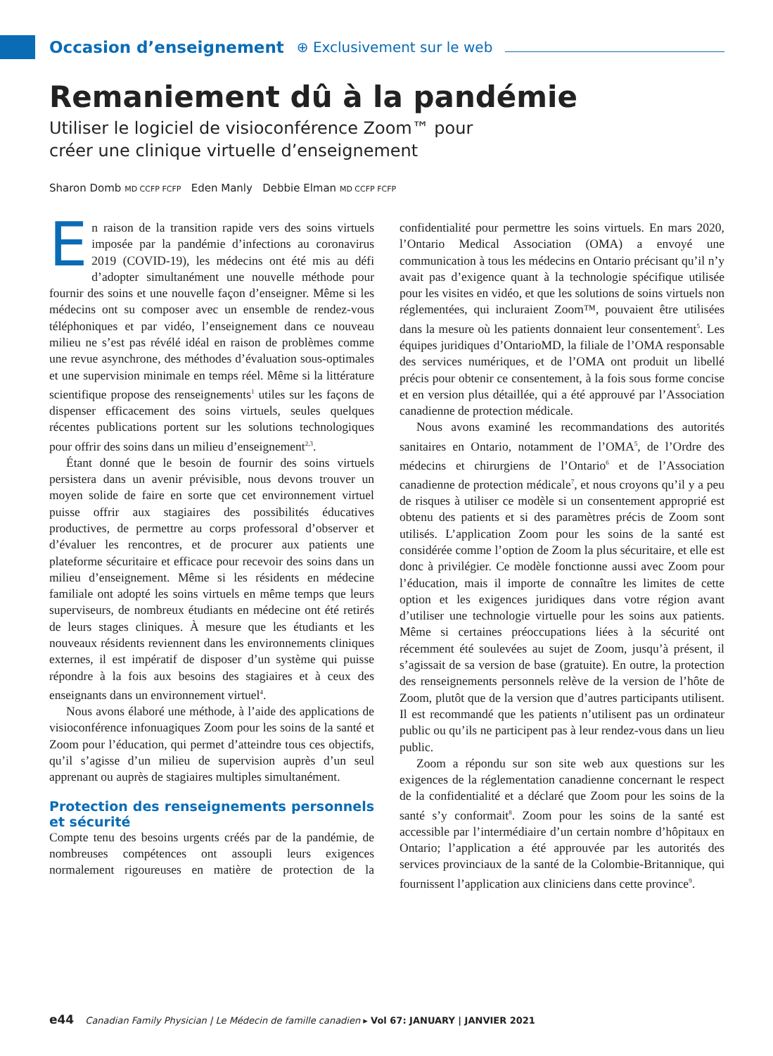Occasion d’enseignement ⊕ Exclusivement sur le web
Remaniement dû à la pandémie
Utiliser le logiciel de visioconférence Zoom™ pour
créer une clinique virtuelle d’enseignement
Sharon Domb MD CCFP FCFP Eden Manly Debbie Elman MD CCFP FCFP
En raison de la transition rapide vers des soins virtuels imposée par la pandémie d’infections au coronavirus 2019 (COVID-19), les médecins ont été mis au défi d’adopter simultanément une nouvelle méthode pour fournir des soins et une nouvelle façon d’enseigner. Même si les médecins ont su composer avec un ensemble de rendez-vous téléphoniques et par vidéo, l’enseignement dans ce nouveau milieu ne s’est pas révélé idéal en raison de problèmes comme une revue asynchrone, des méthodes d’évaluation sous-optimales et une supervision minimale en temps réel. Même si la littérature scientifique propose des renseignements<sup>1</sup> utiles sur les façons de dispenser efficacement des soins virtuels, seules quelques récentes publications portent sur les solutions technologiques pour offrir des soins dans un milieu d’enseignement<sup>2,3</sup>.
Étant donné que le besoin de fournir des soins virtuels persistera dans un avenir prévisible, nous devons trouver un moyen solide de faire en sorte que cet environnement virtuel puisse offrir aux stagiaires des possibilités éducatives productives, de permettre au corps professoral d’observer et d’évaluer les rencontres, et de procurer aux patients une plateforme sécuritaire et efficace pour recevoir des soins dans un milieu d’enseignement. Même si les résidents en médecine familiale ont adopté les soins virtuels en même temps que leurs superviseurs, de nombreux étudiants en médecine ont été retirés de leurs stages cliniques. À mesure que les étudiants et les nouveaux résidents reviennent dans les environnements cliniques externes, il est impératif de disposer d’un système qui puisse répondre à la fois aux besoins des stagiaires et à ceux des enseignants dans un environnement virtuel<sup>4</sup>.
Nous avons élaboré une méthode, à l’aide des applications de visioconférence infonuagiques Zoom pour les soins de la santé et Zoom pour l’éducation, qui permet d’atteindre tous ces objectifs, qu’il s’agisse d’un milieu de supervision auprès d’un seul apprenant ou auprès de stagiaires multiples simultanément.
Protection des renseignements personnels et sécurité
Compte tenu des besoins urgents créés par de la pandémie, de nombreuses compétences ont assoupli leurs exigences normalement rigoureuses en matière de protection de la confidentialité pour permettre les soins virtuels. En mars 2020, l’Ontario Medical Association (OMA) a envoyé une communication à tous les médecins en Ontario précisant qu’il n’y avait pas d’exigence quant à la technologie spécifique utilisée pour les visites en vidéo, et que les solutions de soins virtuels non réglementées, qui incluraient Zoom™, pouvaient être utilisées dans la mesure où les patients donnaient leur consentement<sup>5</sup>. Les équipes juridiques d’OntarioMD, la filiale de l’OMA responsable des services numériques, et de l’OMA ont produit un libellé précis pour obtenir ce consentement, à la fois sous forme concise et en version plus détaillée, qui a été approuvé par l’Association canadienne de protection médicale.
Nous avons examiné les recommandations des autorités sanitaires en Ontario, notamment de l’OMA<sup>5</sup>, de l’Ordre des médecins et chirurgiens de l’Ontario<sup>6</sup> et de l’Association canadienne de protection médicale<sup>7</sup>, et nous croyons qu’il y a peu de risques à utiliser ce modèle si un consentement approprié est obtenu des patients et si des paramètres précis de Zoom sont utilisés. L’application Zoom pour les soins de la santé est considérée comme l’option de Zoom la plus sécuritaire, et elle est donc à privilégier. Ce modèle fonctionne aussi avec Zoom pour l’éducation, mais il importe de connaître les limites de cette option et les exigences juridiques dans votre région avant d’utiliser une technologie virtuelle pour les soins aux patients. Même si certaines préoccupations liées à la sécurité ont récemment été soulevées au sujet de Zoom, jusqu’à présent, il s’agissait de sa version de base (gratuite). En outre, la protection des renseignements personnels relève de la version de l’hôte de Zoom, plutôt que de la version que d’autres participants utilisent. Il est recommandé que les patients n’utilisent pas un ordinateur public ou qu’ils ne participent pas à leur rendez-vous dans un lieu public.
Zoom a répondu sur son site web aux questions sur les exigences de la réglementation canadienne concernant le respect de la confidentialité et a déclaré que Zoom pour les soins de la santé s’y conformait<sup>8</sup>. Zoom pour les soins de la santé est accessible par l’intermédiaire d’un certain nombre d’hôpitaux en Ontario; l’application a été approuvée par les autorités des services provinciaux de la santé de la Colombie-Britannique, qui fournissent l’application aux cliniciens dans cette province<sup>9</sup>.
e44 Canadian Family Physician | Le Médecin de famille canadien ▸ Vol 67: JANUARY | JANVIER 2021